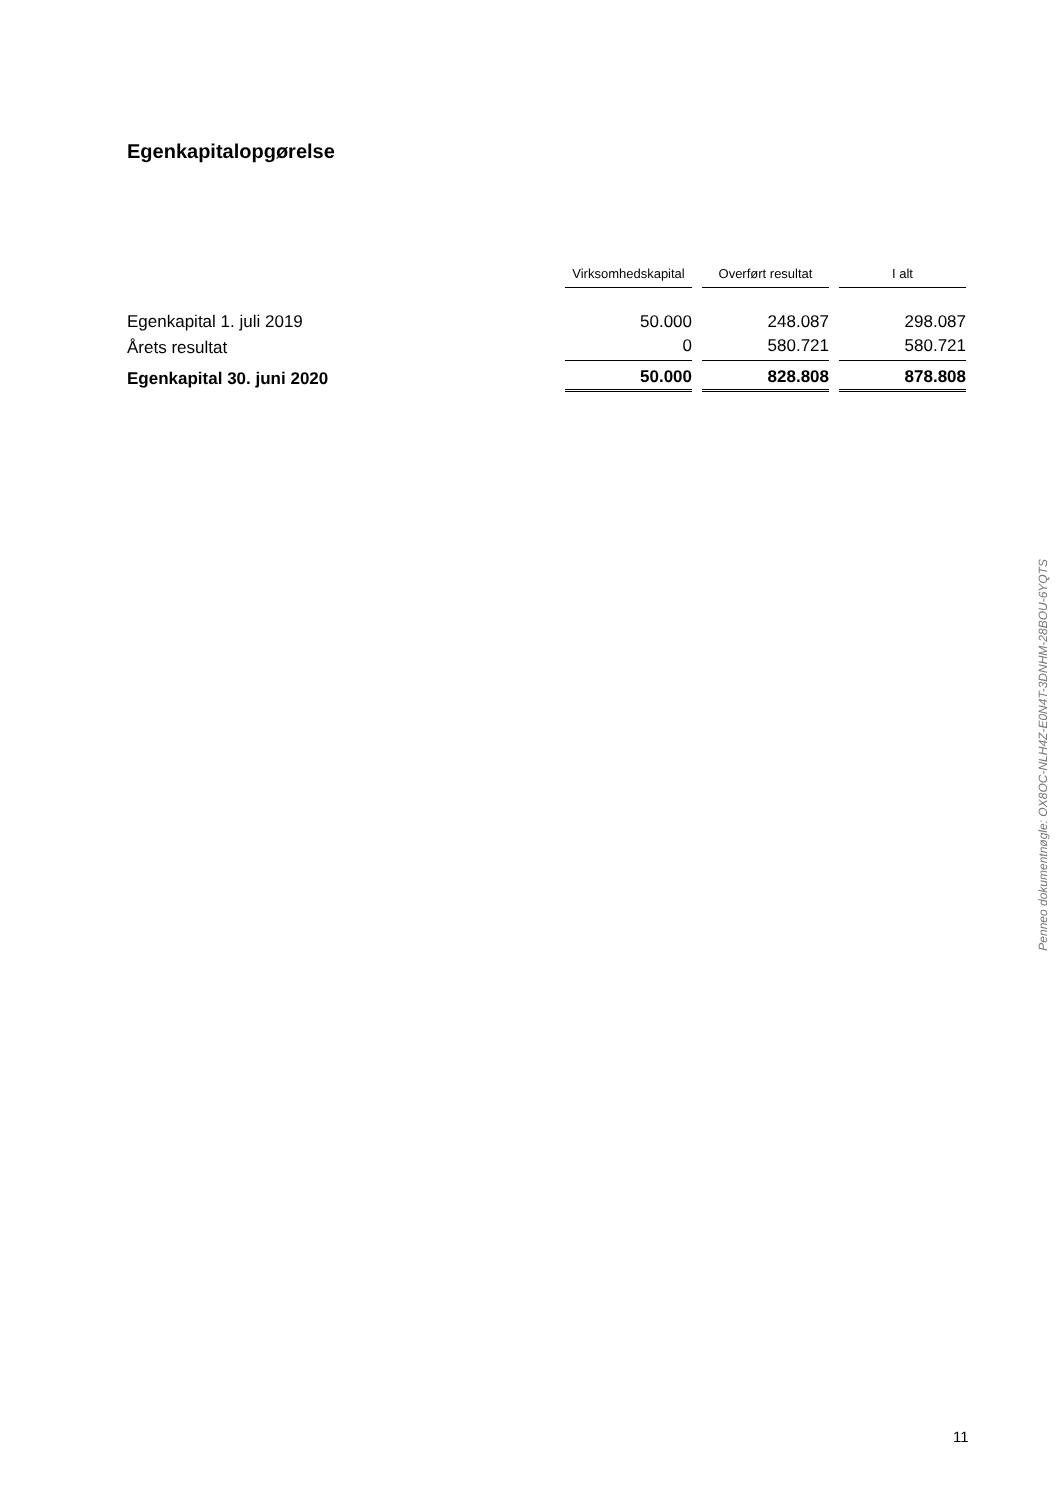Egenkapitalopgørelse
| | Virksomhedskapital | Overført resultat | I alt |
| --- | --- | --- | --- |
| Egenkapital 1. juli 2019 | 50.000 | 248.087 | 298.087 |
| Årets resultat | 0 | 580.721 | 580.721 |
| Egenkapital 30. juni 2020 | 50.000 | 828.808 | 878.808 |
Penneo dokumentnøgle: OX8OC-NLH4Z-E0N4T-3DNHM-28BOU-6YQTS
11